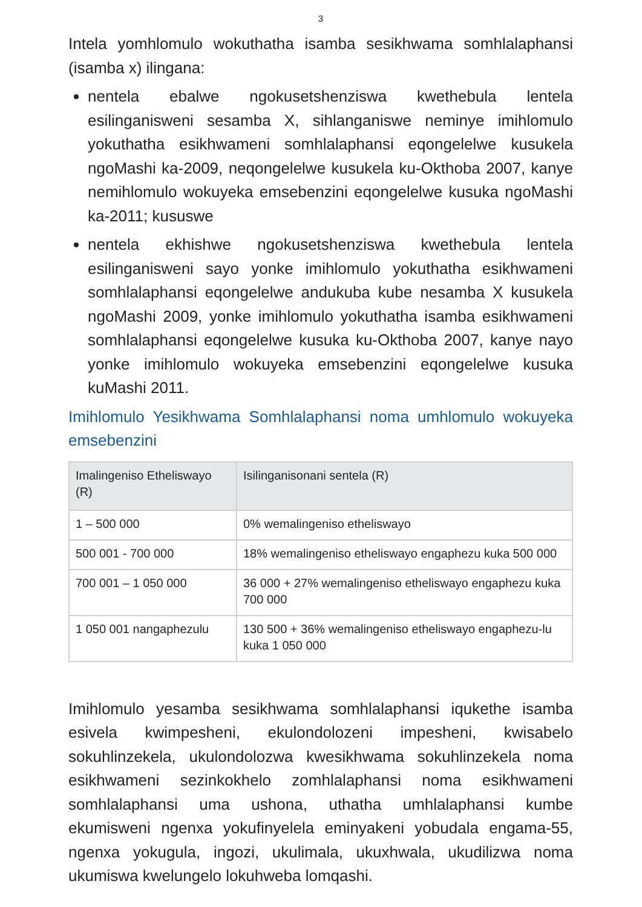3
Intela yomhlomulo wokuthatha isamba sesikhwama somhlalaphansi (isamba x) ilingana:
nentela ebalwe ngokusetshenziswa kwethebula lentela esilinganisweni sesamba X, sihlanganiswe neminye imihlomulo yokuthatha esikhwameni somhlalaphansi eqongelelwe kusukela ngoMashi ka-2009, neqongelelwe kusukela ku-Okthoba 2007, kanye nemihlomulo wokuyeka emsebenzini eqongelelwe kusuka ngoMashi ka-2011; kususwe
nentela ekhishwe ngokusetshenziswa kwethebula lentela esilinganisweni sayo yonke imihlomulo yokuthatha esikhwameni somhlalaphansi eqongelelwe andukuba kube nesamba X kusukela ngoMashi 2009, yonke imihlomulo yokuthatha isamba esikhwameni somhlalaphansi eqongelelwe kusuka ku-Okthoba 2007, kanye nayo yonke imihlomulo wokuyeka emsebenzini eqongelelwe kusuka kuMashi 2011.
Imihlomulo Yesikhwama Somhlalaphansi noma umhlomulo wokuyeka emsebenzini
| Imalingeniso Etheliswayo (R) | Isilinganisonani sentela (R) |
| --- | --- |
| 1 – 500 000 | 0% wemalingeniso etheliswayo |
| 500 001 - 700 000 | 18% wemalingeniso etheliswayo engaphezu kuka 500 000 |
| 700 001 – 1 050 000 | 36 000 + 27% wemalingeniso etheliswayo engaphezu kuka 700 000 |
| 1 050 001 nangaphezulu | 130 500 + 36% wemalingeniso etheliswayo engaphezu-lu kuka 1 050 000 |
Imihlomulo yesamba sesikhwama somhlalaphansi iqukethe isamba esivela kwimpesheni, ekulondolozeni impesheni, kwisabelo sokuhlinzekela, ukulondolozwa kwesikhwama sokuhlinzekela noma esikhwameni sezinkokhelo zomhlalaphansi noma esikhwameni somhlalaphansi uma ushona, uthatha umhlalaphansi kumbe ekumisweni ngenxa yokufinyelela eminyakeni yobudala engama-55, ngenxa yokugula, ingozi, ukulimala, ukuxhwala, ukudilizwa noma ukumiswa kwelungelo lokuhweba lomqashi.